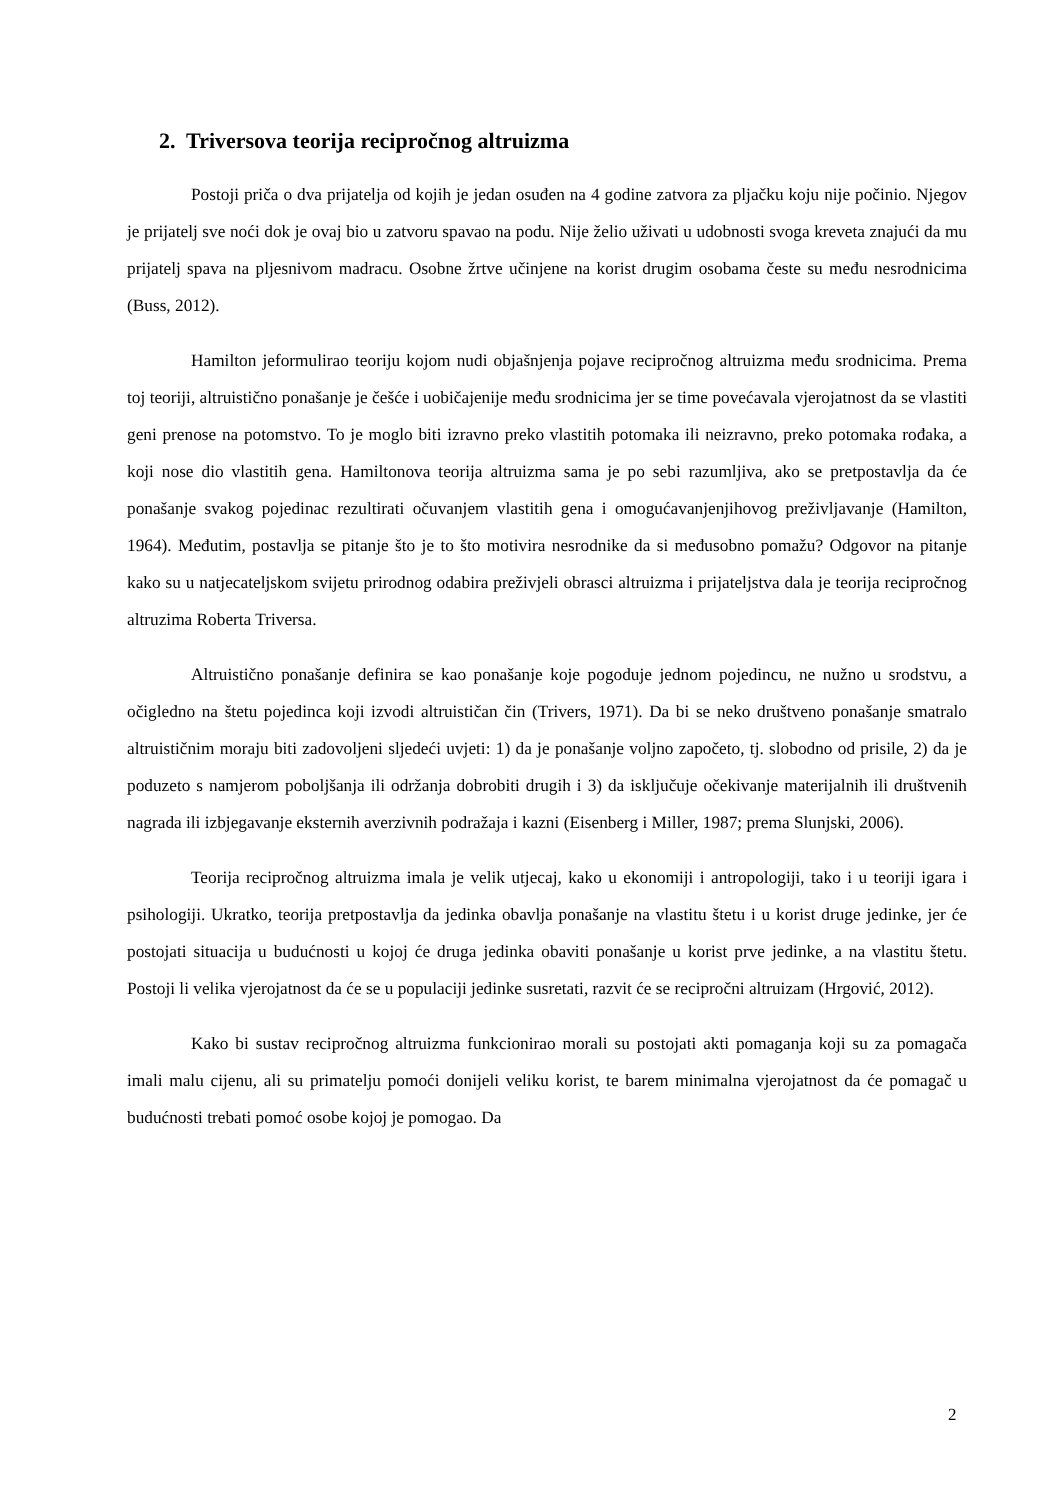2. Triversova teorija recipročnog altruizma
Postoji priča o dva prijatelja od kojih je jedan osuđen na 4 godine zatvora za pljačku koju nije počinio. Njegov je prijatelj sve noći dok je ovaj bio u zatvoru spavao na podu. Nije želio uživati u udobnosti svoga kreveta znajući da mu prijatelj spava na pljesnivom madracu. Osobne žrtve učinjene na korist drugim osobama česte su među nesrodnicima (Buss, 2012).
Hamilton jeformulirao teoriju kojom nudi objašnjenja pojave recipročnog altruizma među srodnicima. Prema toj teoriji, altruistično ponašanje je češće i uobičajenije među srodnicima jer se time povećavala vjerojatnost da se vlastiti geni prenose na potomstvo. To je moglo biti izravno preko vlastitih potomaka ili neizravno, preko potomaka rođaka, a koji nose dio vlastitih gena. Hamiltonova teorija altruizma sama je po sebi razumljiva, ako se pretpostavlja da će ponašanje svakog pojedinac rezultirati očuvanjem vlastitih gena i omogućavanjenjihovog preživljavanje (Hamilton, 1964). Međutim, postavlja se pitanje što je to što motivira nesrodnike da si međusobno pomažu? Odgovor na pitanje kako su u natjecateljskom svijetu prirodnog odabira preživjeli obrasci altruizma i prijateljstva dala je teorija recipročnog altruzima Roberta Triversa.
Altruistično ponašanje definira se kao ponašanje koje pogoduje jednom pojedincu, ne nužno u srodstvu, a očigledno na štetu pojedinca koji izvodi altruističan čin (Trivers, 1971). Da bi se neko društveno ponašanje smatralo altruističnim moraju biti zadovoljeni sljedeći uvjeti: 1) da je ponašanje voljno započeto, tj. slobodno od prisile, 2) da je poduzeto s namjerom poboljšanja ili održanja dobrobiti drugih i 3) da isključuje očekivanje materijalnih ili društvenih nagrada ili izbjegavanje eksternih averzivnih podražaja i kazni (Eisenberg i Miller, 1987; prema Slunjski, 2006).
Teorija recipročnog altruizma imala je velik utjecaj, kako u ekonomiji i antropologiji, tako i u teoriji igara i psihologiji. Ukratko, teorija pretpostavlja da jedinka obavlja ponašanje na vlastitu štetu i u korist druge jedinke, jer će postojati situacija u budućnosti u kojoj će druga jedinka obaviti ponašanje u korist prve jedinke, a na vlastitu štetu. Postoji li velika vjerojatnost da će se u populaciji jedinke susretati, razvit će se recipročni altruizam (Hrgović, 2012).
Kako bi sustav recipročnog altruizma funkcionirao morali su postojati akti pomaganja koji su za pomagača imali malu cijenu, ali su primatelju pomoći donijeli veliku korist, te barem minimalna vjerojatnost da će pomagač u budućnosti trebati pomoć osobe kojoj je pomogao. Da
2